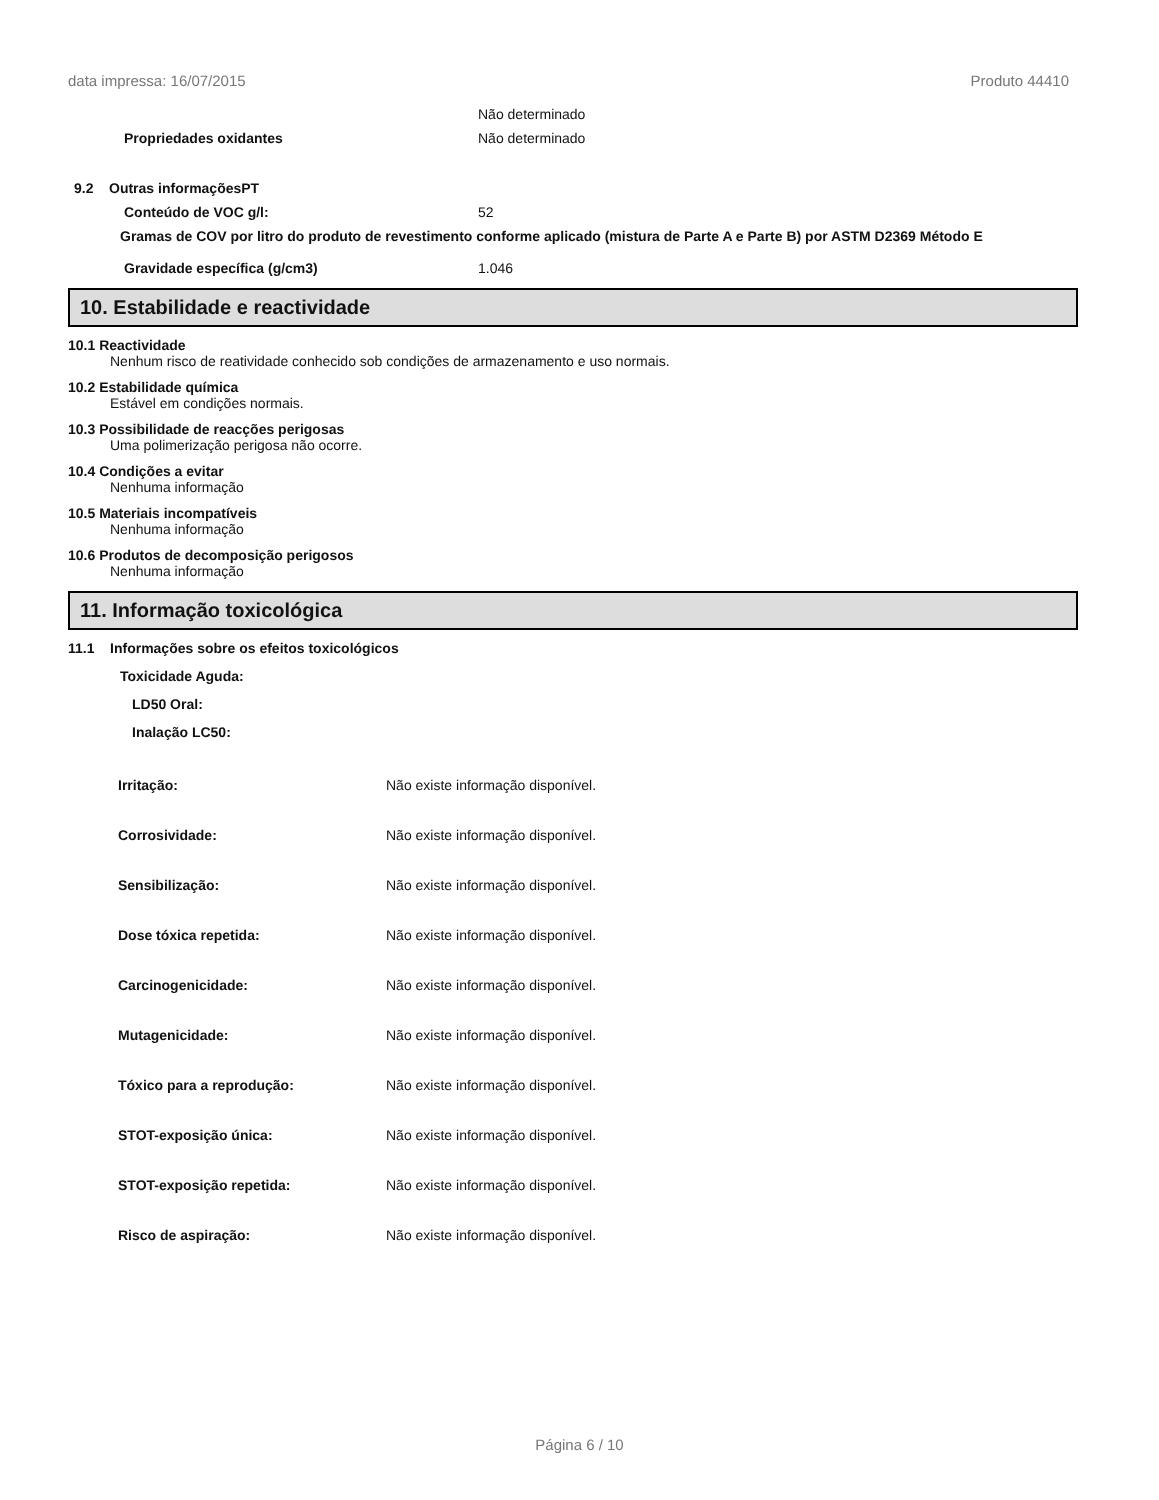data impressa: 16/07/2015 Produto 44410
Não determinado
Propriedades oxidantes Não determinado
9.2 Outras informaçõesPT
Conteúdo de VOC g/l: 52
Gramas de COV por litro do produto de revestimento conforme aplicado (mistura de Parte A e Parte B) por ASTM D2369 Método E
Gravidade específica (g/cm3) 1.046
10. Estabilidade e reactividade
10.1 Reactividade
Nenhum risco de reatividade conhecido sob condições de armazenamento e uso normais.
10.2 Estabilidade química
Estável em condições normais.
10.3 Possibilidade de reacções perigosas
Uma polimerização perigosa não ocorre.
10.4 Condições a evitar
Nenhuma informação
10.5 Materiais incompatíveis
Nenhuma informação
10.6 Produtos de decomposição perigosos
Nenhuma informação
11. Informação toxicológica
11.1 Informações sobre os efeitos toxicológicos
Toxicidade Aguda:
LD50 Oral:
Inalação LC50:
Irritação: Não existe informação disponível.
Corrosividade: Não existe informação disponível.
Sensibilização: Não existe informação disponível.
Dose tóxica repetida: Não existe informação disponível.
Carcinogenicidade: Não existe informação disponível.
Mutagenicidade: Não existe informação disponível.
Tóxico para a reprodução: Não existe informação disponível.
STOT-exposição única: Não existe informação disponível.
STOT-exposição repetida: Não existe informação disponível.
Risco de aspiração: Não existe informação disponível.
Página 6 / 10